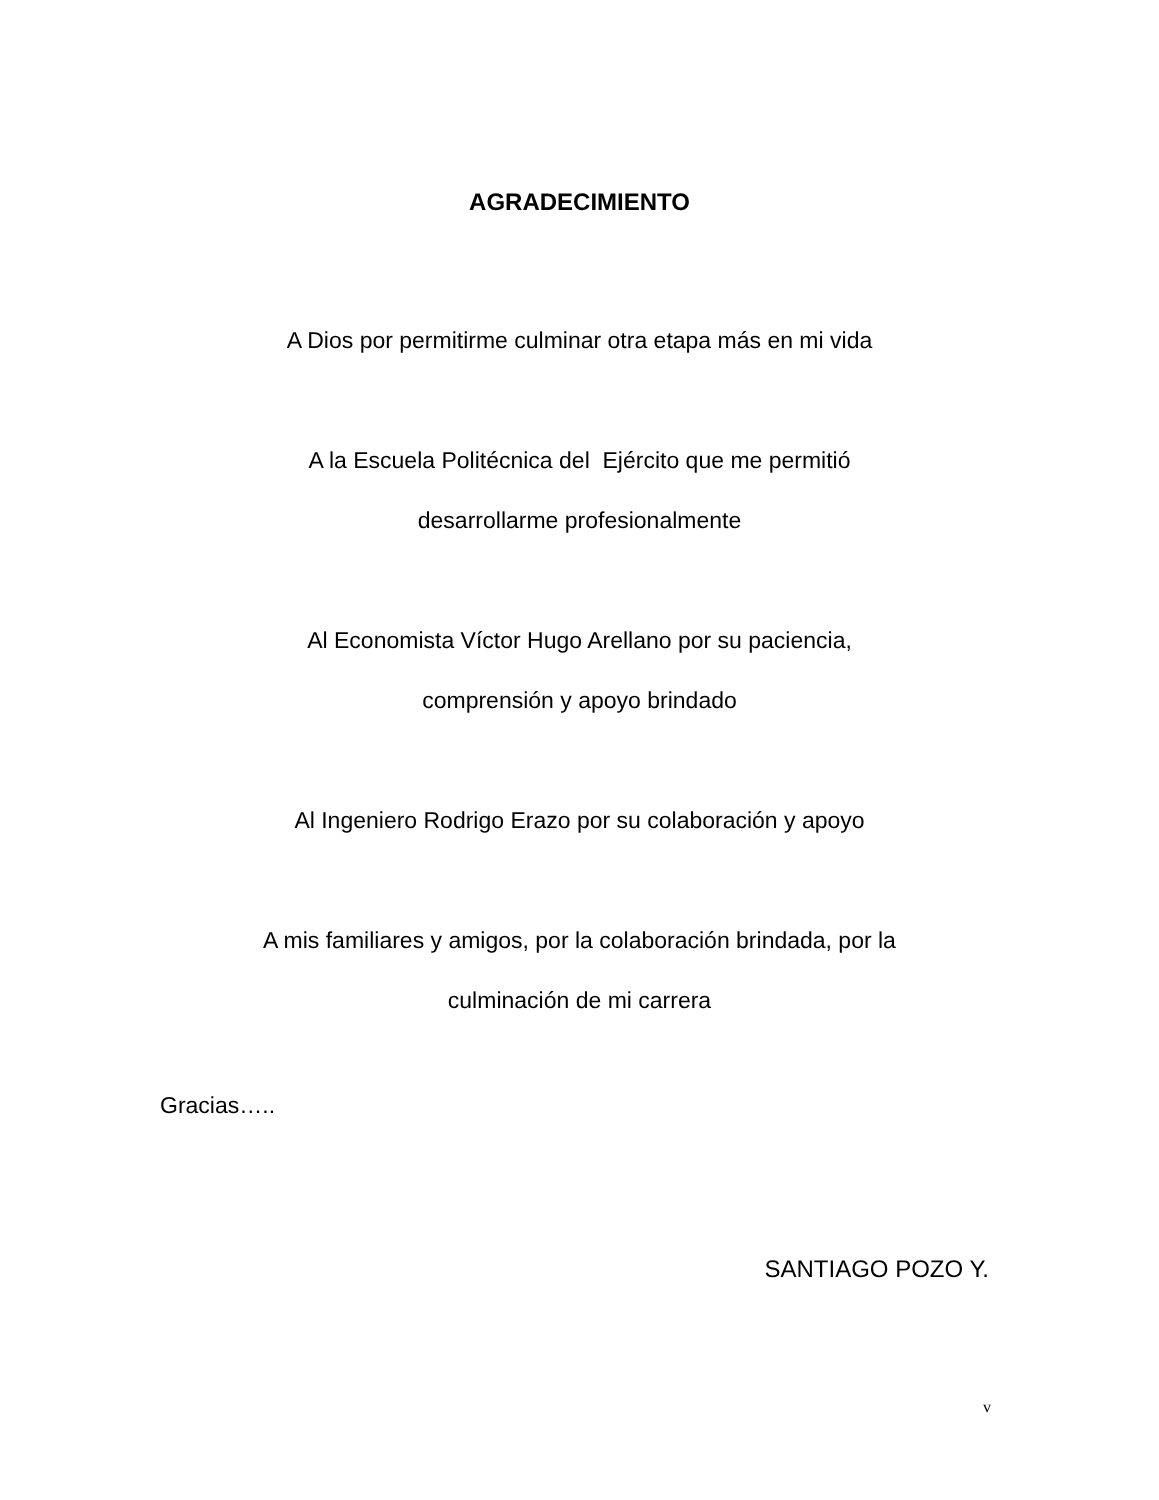AGRADECIMIENTO
A Dios por permitirme culminar otra etapa más en mi vida
A la Escuela Politécnica del Ejército que me permitió
desarrollarme profesionalmente
Al Economista Víctor Hugo Arellano por su paciencia,
comprensión y apoyo brindado
Al Ingeniero Rodrigo Erazo por su colaboración y apoyo
A mis familiares y amigos, por la colaboración brindada, por la
culminación de mi carrera
Gracias…..
SANTIAGO POZO Y.
v